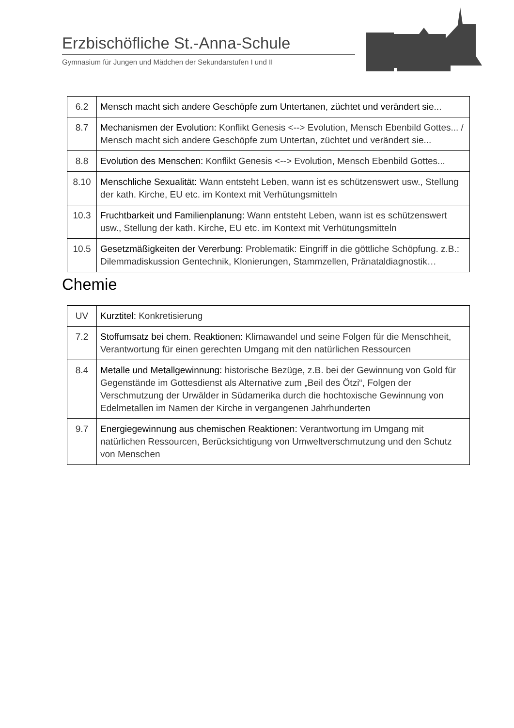Erzbischöfliche St.-Anna-Schule
Gymnasium für Jungen und Mädchen der Sekundarstufen I und II
| 6.2 | Mensch macht sich andere Geschöpfe zum Untertanen, züchtet und verändert sie... |
| 8.7 | Mechanismen der Evolution: Konflikt Genesis <--> Evolution, Mensch Ebenbild Gottes... / Mensch macht sich andere Geschöpfe zum Untertan, züchtet und verändert sie... |
| 8.8 | Evolution des Menschen: Konflikt Genesis <--> Evolution, Mensch Ebenbild Gottes... |
| 8.10 | Menschliche Sexualität: Wann entsteht Leben, wann ist es schützenswert usw., Stellung der kath. Kirche, EU etc. im Kontext mit Verhütungsmitteln |
| 10.3 | Fruchtbarkeit und Familienplanung: Wann entsteht Leben, wann ist es schützenswert usw., Stellung der kath. Kirche, EU etc. im Kontext mit Verhütungsmitteln |
| 10.5 | Gesetzmäßigkeiten der Vererbung: Problematik: Eingriff in die göttliche Schöpfung. z.B.: Dilemmadiskussion Gentechnik, Klonierungen, Stammzellen, Pränataldiagnostik… |
Chemie
| UV | Kurztitel: Konkretisierung |
| 7.2 | Stoffumsatz bei chem. Reaktionen: Klimawandel und seine Folgen für die Menschheit, Verantwortung für einen gerechten Umgang mit den natürlichen Ressourcen |
| 8.4 | Metalle und Metallgewinnung: historische Bezüge, z.B. bei der Gewinnung von Gold für Gegenstände im Gottesdienst als Alternative zum „Beil des Ötzi“, Folgen der Verschmutzung der Urwälder in Südamerika durch die hochtoxische Gewinnung von Edelmetallen im Namen der Kirche in vergangenen Jahrhunderten |
| 9.7 | Energiegewinnung aus chemischen Reaktionen: Verantwortung im Umgang mit natürlichen Ressourcen, Berücksichtigung von Umweltverschmutzung und den Schutz von Menschen |